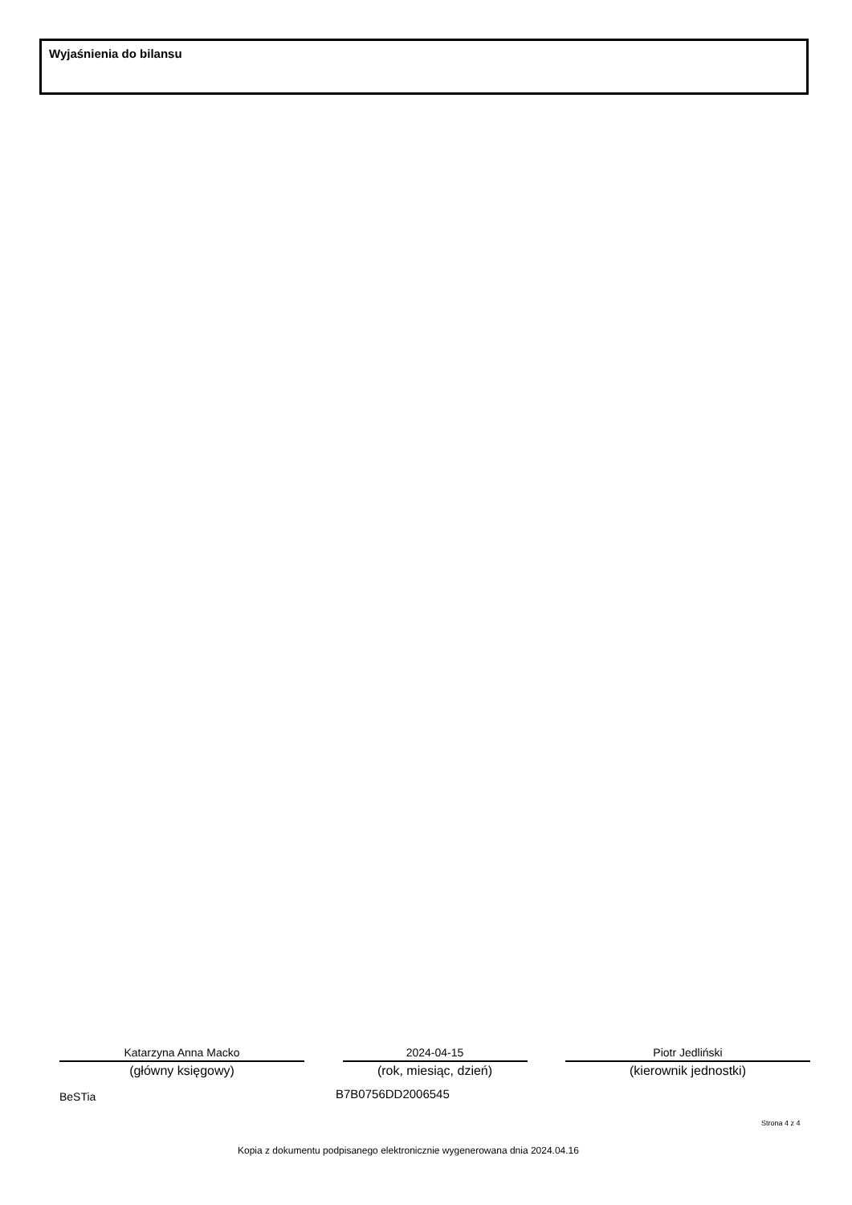Wyjaśnienia do bilansu
Katarzyna Anna Macko
(główny księgowy)
2024-04-15
(rok, miesiąc, dzień)
Piotr Jedliński
(kierownik jednostki)
BeSTia B7B0756DD2006545
Strona 4 z 4
Kopia z dokumentu podpisanego elektronicznie wygenerowana dnia 2024.04.16